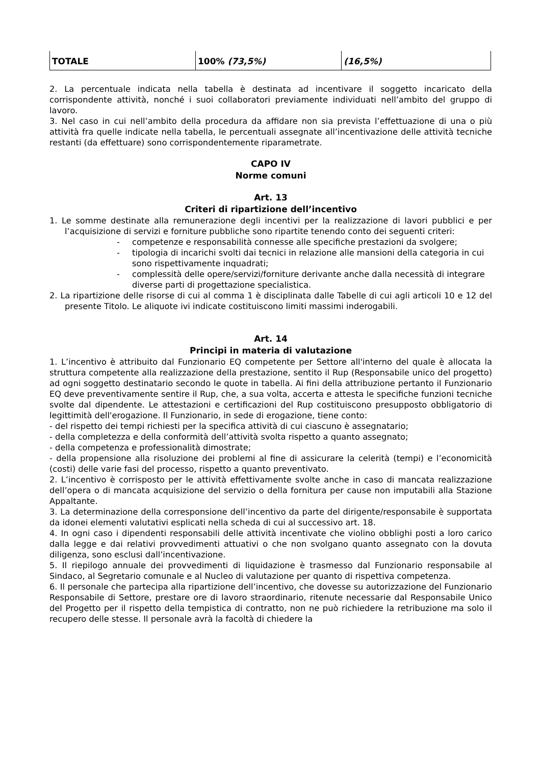| TOTALE | 100% (73,5%) | (16,5%) |
2. La percentuale indicata nella tabella è destinata ad incentivare il soggetto incaricato della corrispondente attività, nonché i suoi collaboratori previamente individuati nell’ambito del gruppo di lavoro.
3. Nel caso in cui nell’ambito della procedura da affidare non sia prevista l’effettuazione di una o più attività fra quelle indicate nella tabella, le percentuali assegnate all’incentivazione delle attività tecniche restanti (da effettuare) sono corrispondentemente riparametrate.
CAPO IV
Norme comuni
Art. 13
Criteri di ripartizione dell’incentivo
1. Le somme destinate alla remunerazione degli incentivi per la realizzazione di lavori pubblici e per l’acquisizione di servizi e forniture pubbliche sono ripartite tenendo conto dei seguenti criteri:
- competenze e responsabilità connesse alle specifiche prestazioni da svolgere;
- tipologia di incarichi svolti dai tecnici in relazione alle mansioni della categoria in cui sono rispettivamente inquadrati;
- complessità delle opere/servizi/forniture derivante anche dalla necessità di integrare diverse parti di progettazione specialistica.
2. La ripartizione delle risorse di cui al comma 1 è disciplinata dalle Tabelle di cui agli articoli 10 e 12 del presente Titolo. Le aliquote ivi indicate costituiscono limiti massimi inderogabili.
Art. 14
Principi in materia di valutazione
1. L’incentivo è attribuito dal Funzionario EQ competente per Settore all'interno del quale è allocata la struttura competente alla realizzazione della prestazione, sentito il Rup (Responsabile unico del progetto) ad ogni soggetto destinatario secondo le quote in tabella. Ai fini della attribuzione pertanto il Funzionario EQ deve preventivamente sentire il Rup, che, a sua volta, accerta e attesta le specifiche funzioni tecniche svolte dal dipendente. Le attestazioni e certificazioni del Rup costituiscono presupposto obbligatorio di legittimità dell'erogazione. Il Funzionario, in sede di erogazione, tiene conto:
- del rispetto dei tempi richiesti per la specifica attività di cui ciascuno è assegnatario;
- della completezza e della conformità dell’attività svolta rispetto a quanto assegnato;
- della competenza e professionalità dimostrate;
- della propensione alla risoluzione dei problemi al fine di assicurare la celerità (tempi) e l’economicità (costi) delle varie fasi del processo, rispetto a quanto preventivato.
2. L’incentivo è corrisposto per le attività effettivamente svolte anche in caso di mancata realizzazione dell’opera o di mancata acquisizione del servizio o della fornitura per cause non imputabili alla Stazione Appaltante.
3. La determinazione della corresponsione dell’incentivo da parte del dirigente/responsabile è supportata da idonei elementi valutativi esplicati nella scheda di cui al successivo art. 18.
4. In ogni caso i dipendenti responsabili delle attività incentivate che violino obblighi posti a loro carico dalla legge e dai relativi provvedimenti attuativi o che non svolgano quanto assegnato con la dovuta diligenza, sono esclusi dall’incentivazione.
5. Il riepilogo annuale dei provvedimenti di liquidazione è trasmesso dal Funzionario responsabile al Sindaco, al Segretario comunale e al Nucleo di valutazione per quanto di rispettiva competenza.
6. Il personale che partecipa alla ripartizione dell’incentivo, che dovesse su autorizzazione del Funzionario Responsabile di Settore, prestare ore di lavoro straordinario, ritenute necessarie dal Responsabile Unico del Progetto per il rispetto della tempistica di contratto, non ne può richiedere la retribuzione ma solo il recupero delle stesse. Il personale avrà la facoltà di chiedere la